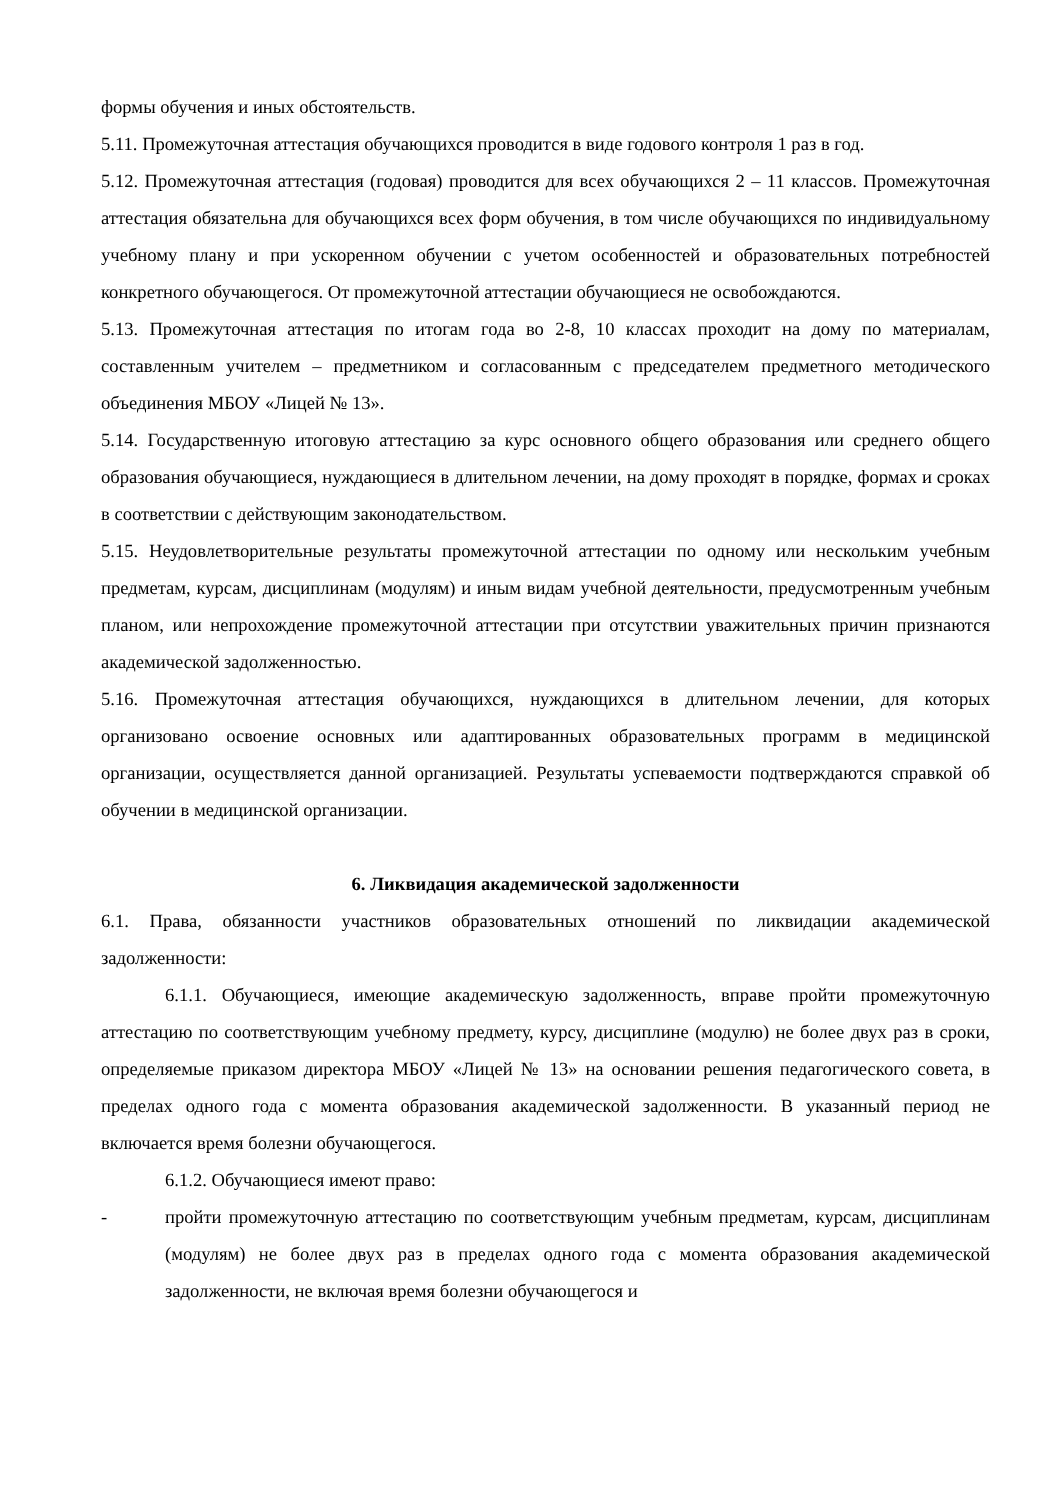формы обучения и иных обстоятельств.
5.11. Промежуточная аттестация обучающихся проводится в виде годового контроля 1 раз в год.
5.12. Промежуточная аттестация (годовая) проводится для всех обучающихся 2 – 11 классов. Промежуточная аттестация обязательна для обучающихся всех форм обучения, в том числе обучающихся по индивидуальному учебному плану и при ускоренном обучении с учетом особенностей и образовательных потребностей конкретного обучающегося. От промежуточной аттестации обучающиеся не освобождаются.
5.13. Промежуточная аттестация по итогам года во 2-8, 10 классах проходит на дому по материалам, составленным учителем – предметником и согласованным с председателем предметного методического объединения МБОУ «Лицей № 13».
5.14. Государственную итоговую аттестацию за курс основного общего образования или среднего общего образования обучающиеся, нуждающиеся в длительном лечении, на дому проходят в порядке, формах и сроках в соответствии с действующим законодательством.
5.15. Неудовлетворительные результаты промежуточной аттестации по одному или нескольким учебным предметам, курсам, дисциплинам (модулям) и иным видам учебной деятельности, предусмотренным учебным планом, или непрохождение промежуточной аттестации при отсутствии уважительных причин признаются академической задолженностью.
5.16. Промежуточная аттестация обучающихся, нуждающихся в длительном лечении, для которых организовано освоение основных или адаптированных образовательных программ в медицинской организации, осуществляется данной организацией. Результаты успеваемости подтверждаются справкой об обучении в медицинской организации.
6. Ликвидация академической задолженности
6.1. Права, обязанности участников образовательных отношений по ликвидации академической задолженности:
6.1.1. Обучающиеся, имеющие академическую задолженность, вправе пройти промежуточную аттестацию по соответствующим учебному предмету, курсу, дисциплине (модулю) не более двух раз в сроки, определяемые приказом директора МБОУ «Лицей № 13» на основании решения педагогического совета, в пределах одного года с момента образования академической задолженности. В указанный период не включается время болезни обучающегося.
6.1.2. Обучающиеся имеют право:
- пройти промежуточную аттестацию по соответствующим учебным предметам, курсам, дисциплинам (модулям) не более двух раз в пределах одного года с момента образования академической задолженности, не включая время болезни обучающегося и